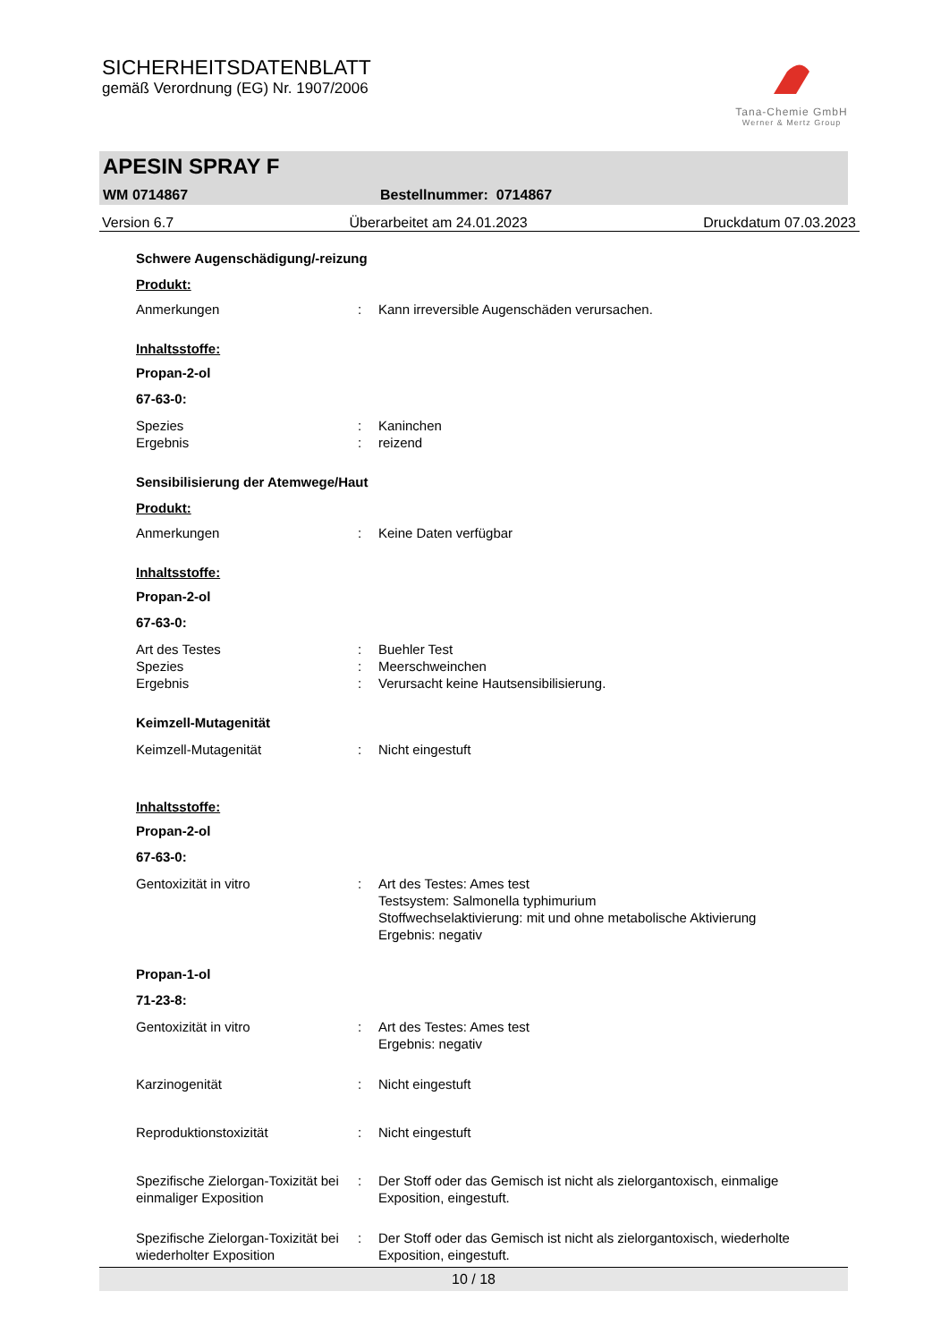SICHERHEITSDATENBLATT
gemäß Verordnung (EG) Nr. 1907/2006
Tana-Chemie GmbH
Werner & Mertz Group
APESIN SPRAY F
WM 0714867 Bestellnummer: 0714867
Version 6.7 Überarbeitet am 24.01.2023 Druckdatum 07.03.2023
Schwere Augenschädigung/-reizung
Produkt:
Anmerkungen : Kann irreversible Augenschäden verursachen.
Inhaltsstoffe:
Propan-2-ol
67-63-0:
Spezies : Kaninchen
Ergebnis : reizend
Sensibilisierung der Atemwege/Haut
Produkt:
Anmerkungen : Keine Daten verfügbar
Inhaltsstoffe:
Propan-2-ol
67-63-0:
Art des Testes : Buehler Test
Spezies : Meerschweinchen
Ergebnis : Verursacht keine Hautsensibilisierung.
Keimzell-Mutagenität
Keimzell-Mutagenität : Nicht eingestuft
Inhaltsstoffe:
Propan-2-ol
67-63-0:
Gentoxizität in vitro : Art des Testes: Ames test
Testsystem: Salmonella typhimurium
Stoffwechselaktivierung: mit und ohne metabolische Aktivierung
Ergebnis: negativ
Propan-1-ol
71-23-8:
Gentoxizität in vitro : Art des Testes: Ames test
Ergebnis: negativ
Karzinogenität : Nicht eingestuft
Reproduktionstoxizität : Nicht eingestuft
Spezifische Zielorgan-Toxizität bei einmaliger Exposition
: Der Stoff oder das Gemisch ist nicht als zielorgantoxisch, einmalige Exposition, eingestuft.
Spezifische Zielorgan-Toxizität bei wiederholter Exposition
: Der Stoff oder das Gemisch ist nicht als zielorgantoxisch, wiederholte Exposition, eingestuft.
10 / 18